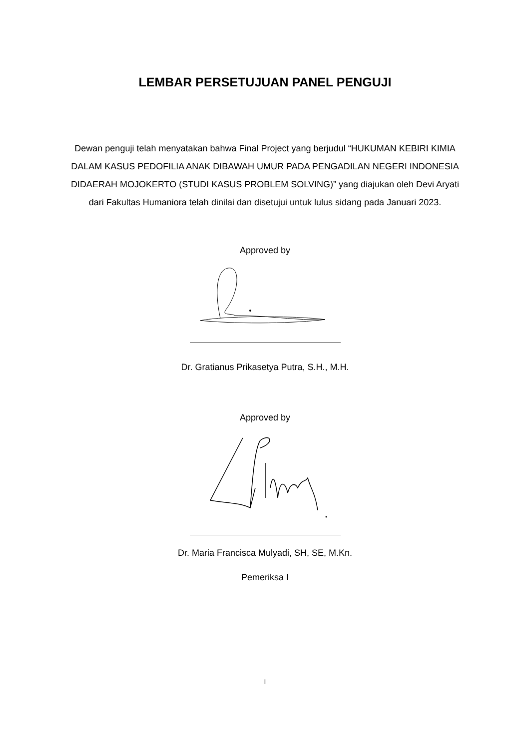LEMBAR PERSETUJUAN PANEL PENGUJI
Dewan penguji telah menyatakan bahwa Final Project yang berjudul “HUKUMAN KEBIRI KIMIA DALAM KASUS PEDOFILIA ANAK DIBAWAH UMUR PADA PENGADILAN NEGERI INDONESIA DIDAERAH MOJOKERTO (STUDI KASUS PROBLEM SOLVING)” yang diajukan oleh Devi Aryati dari Fakultas Humaniora telah dinilai dan disetujui untuk lulus sidang pada Januari 2023.
Approved by
Dr. Gratianus Prikasetya Putra, S.H., M.H.
Approved by
Dr. Maria Francisca Mulyadi, SH, SE, M.Kn.
Pemeriksa I
I